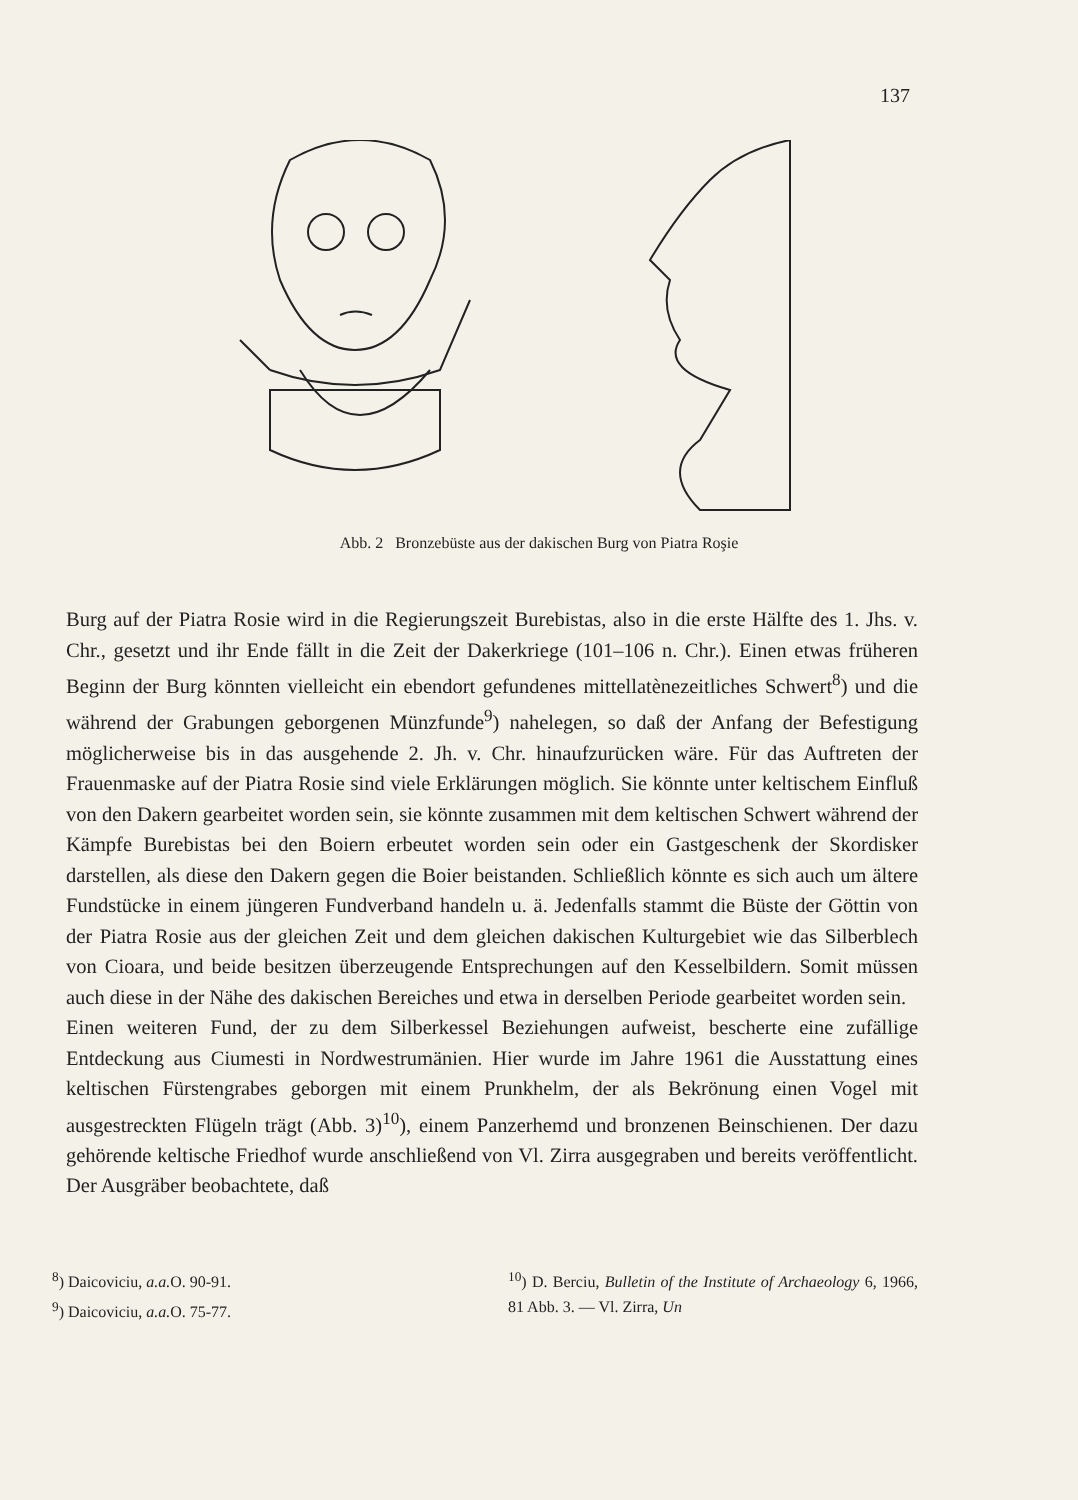137
Abb. 2 Bronzebüste aus der dakischen Burg von Piatra Roşie
Burg auf der Piatra Rosie wird in die Regierungszeit Burebistas, also in die erste Hälfte des 1. Jhs. v. Chr., gesetzt und ihr Ende fällt in die Zeit der Dakerkriege (101–106 n. Chr.). Einen etwas früheren Beginn der Burg könnten vielleicht ein ebendort gefundenes mittellatènezeitliches Schwert<sup>8</sup>) und die während der Grabungen geborgenen Münzfunde<sup>9</sup>) nahelegen, so daß der Anfang der Befestigung möglicherweise bis in das ausgehende 2. Jh. v. Chr. hinaufzurücken wäre. Für das Auftreten der Frauenmaske auf der Piatra Rosie sind viele Erklärungen möglich. Sie könnte unter keltischem Einfluß von den Dakern gearbeitet worden sein, sie könnte zusammen mit dem keltischen Schwert während der Kämpfe Burebistas bei den Boiern erbeutet worden sein oder ein Gastgeschenk der Skordisker darstellen, als diese den Dakern gegen die Boier beistanden. Schließlich könnte es sich auch um ältere Fundstücke in einem jüngeren Fundverband handeln u. ä. Jedenfalls stammt die Büste der Göttin von der Piatra Rosie aus der gleichen Zeit und dem gleichen dakischen Kulturgebiet wie das Silberblech von Cioara, und beide besitzen überzeugende Entsprechungen auf den Kesselbildern. Somit müssen auch diese in der Nähe des dakischen Bereiches und etwa in derselben Periode gearbeitet worden sein.
Einen weiteren Fund, der zu dem Silberkessel Beziehungen aufweist, bescherte eine zufällige Entdeckung aus Ciumesti in Nordwestrumänien. Hier wurde im Jahre 1961 die Ausstattung eines keltischen Fürstengrabes geborgen mit einem Prunkhelm, der als Bekrönung einen Vogel mit ausgestreckten Flügeln trägt (Abb. 3)<sup>10</sup>), einem Panzerhemd und bronzenen Beinschienen. Der dazu gehörende keltische Friedhof wurde anschließend von Vl. Zirra ausgegraben und bereits veröffentlicht. Der Ausgräber beobachtete, daß
<sup>8</sup>) Daicoviciu, a.a. O. 90-91.
<sup>9</sup>) Daicoviciu, a.a. O. 75-77.
<sup>10</sup>) D. Berciu, Bulletin of the Institute of Archaeology 6, 1966, 81 Abb. 3. — Vl. Zirra, Un